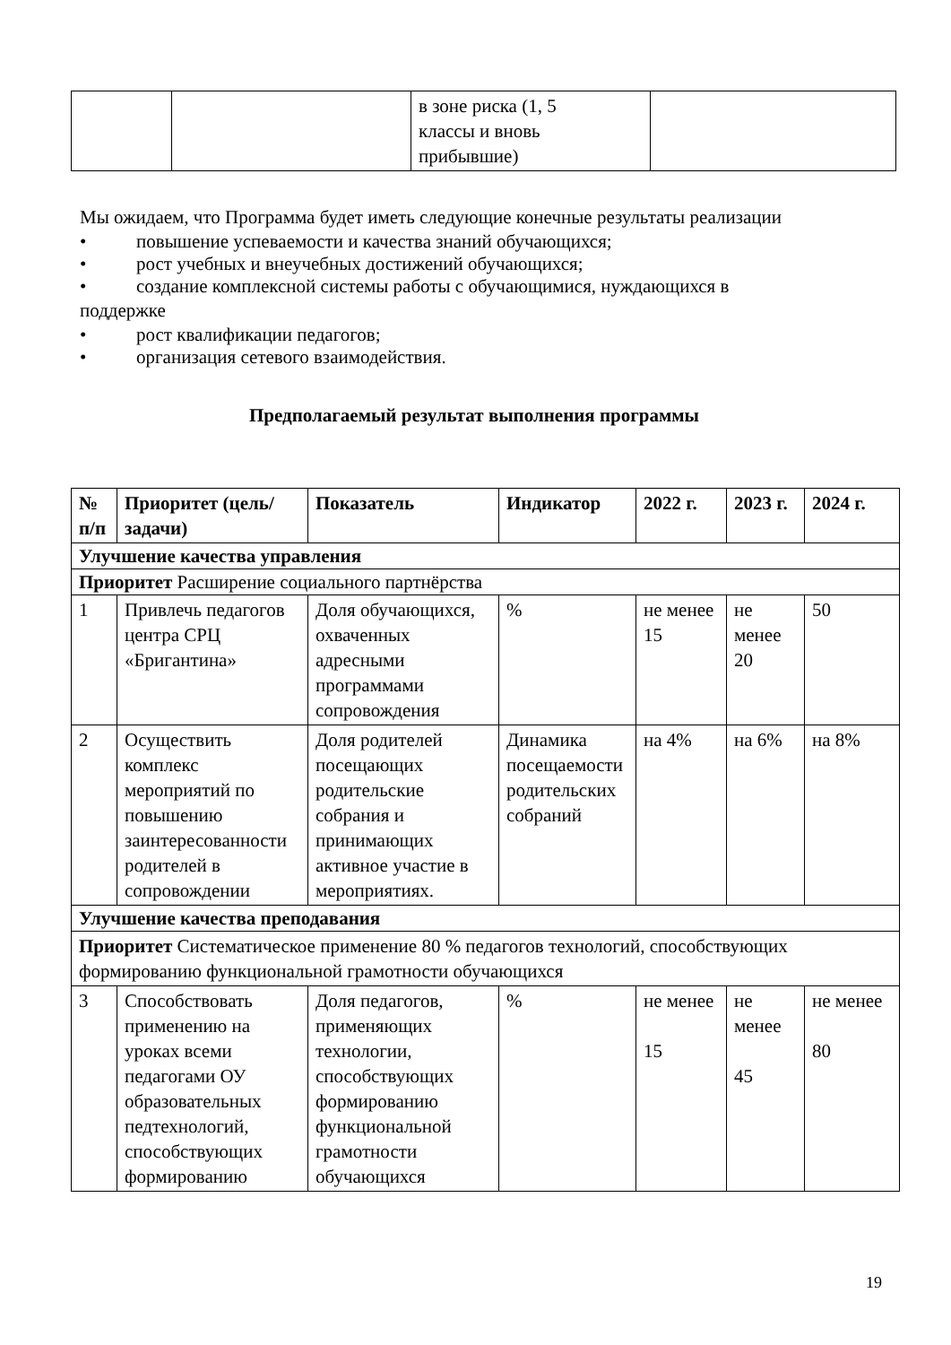| | | в зоне риска (1, 5 классы и вновь прибывшие) | |
Мы ожидаем, что Программа будет иметь следующие конечные результаты реализации
• повышение успеваемости и качества знаний обучающихся;
• рост учебных и внеучебных достижений обучающихся;
• создание комплексной системы работы с обучающимися, нуждающихся в
поддержке
• рост квалификации педагогов;
• организация сетевого взаимодействия.
Предполагаемый результат выполнения программы
| № п/п | Приоритет (цель/задачи) | Показатель | Индикатор | 2022 г. | 2023 г. | 2024 г. |
| --- | --- | --- | --- | --- | --- | --- |
| Улучшение качества управления | | | | | | |
| Приоритет Расширение социального партнёрства | | | | | | |
| 1 | Привлечь педагогов центра СРЦ «Бригантина» | Доля обучающихся, охваченных адресными программами сопровождения | % | не менее 15 | не менее 20 | 50 |
| 2 | Осуществить комплекс мероприятий по повышению заинтересованности родителей в сопровождении | Доля родителей посещающих родительские собрания и принимающих активное участие в мероприятиях. | Динамика посещаемости родительских собраний | на 4% | на 6% | на 8% |
| Улучшение качества преподавания | | | | | | |
| Приоритет Систематическое применение 80 % педагогов технологий, способствующих формированию функциональной грамотности обучающихся | | | | | | |
| 3 | Способствовать применению на уроках всеми педагогами ОУ образовательных педтехнологий, способствующих формированию | Доля педагогов, применяющих технологии, способствующих формированию функциональной грамотности обучающихся | % | не менее 15 | не менее 45 | не менее 80 |
19